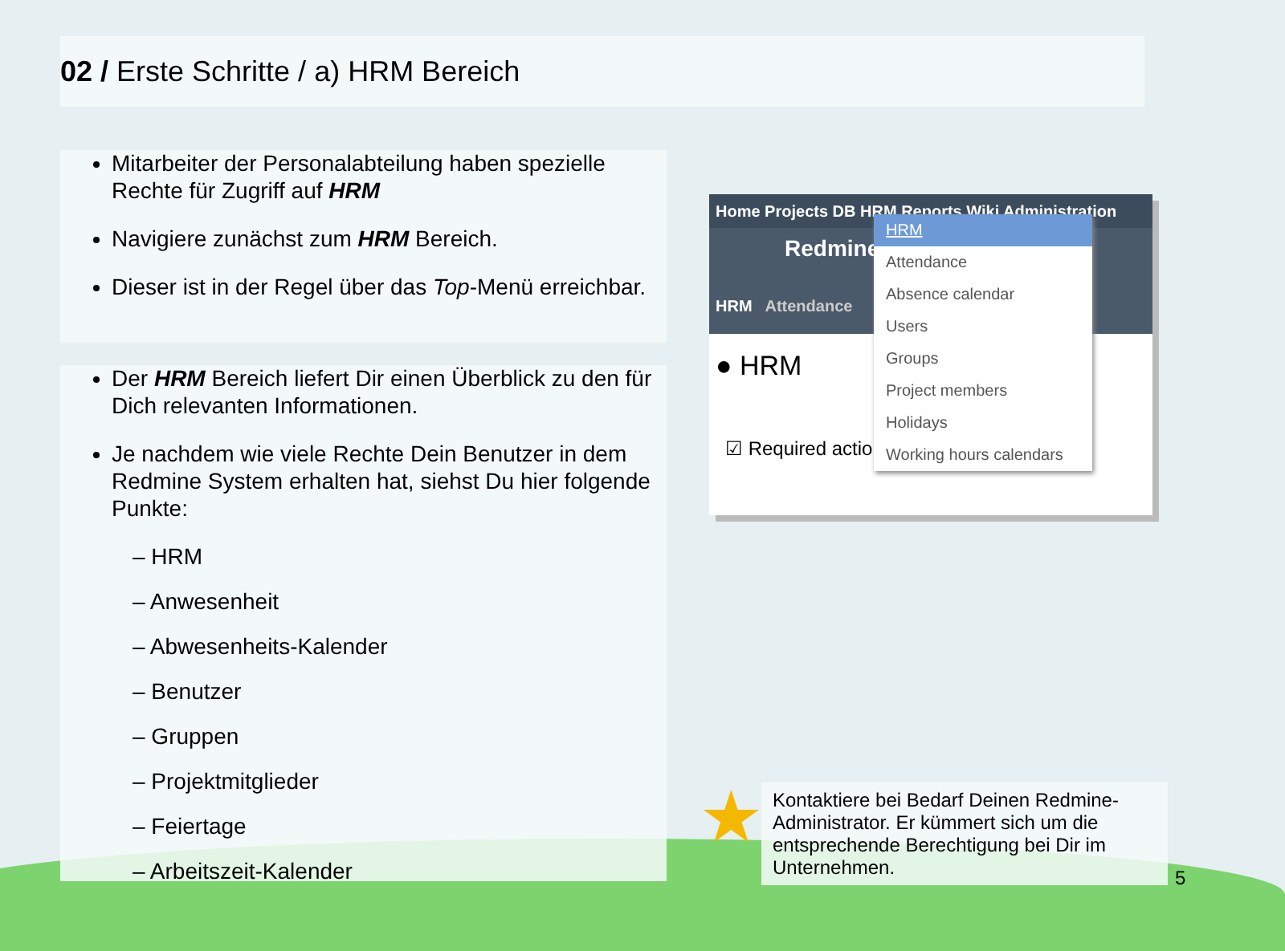02 / Erste Schritte / a) HRM Bereich
Mitarbeiter der Personalabteilung haben spezielle Rechte für Zugriff auf HRM
Navigiere zunächst zum HRM Bereich.
Dieser ist in der Regel über das Top-Menü erreichbar.
Der HRM Bereich liefert Dir einen Überblick zu den für Dich relevanten Informationen.
Je nachdem wie viele Rechte Dein Benutzer in dem Redmine System erhalten hat, siehst Du hier folgende Punkte:
– HRM
– Anwesenheit
– Abwesenheits-Kalender
– Benutzer
– Gruppen
– Projektmitglieder
– Feiertage
– Arbeitszeit-Kalender
Home Projects DB HRM Reports Wiki Administration
Redmine
HRM Attendance
● HRM
☑ Required actions
HRM
Attendance
Absence calendar
Users
Groups
Project members
Holidays
Working hours calendars
★
Kontaktiere bei Bedarf Deinen Redmine-Administrator. Er kümmert sich um die entsprechende Berechtigung bei Dir im Unternehmen.
5